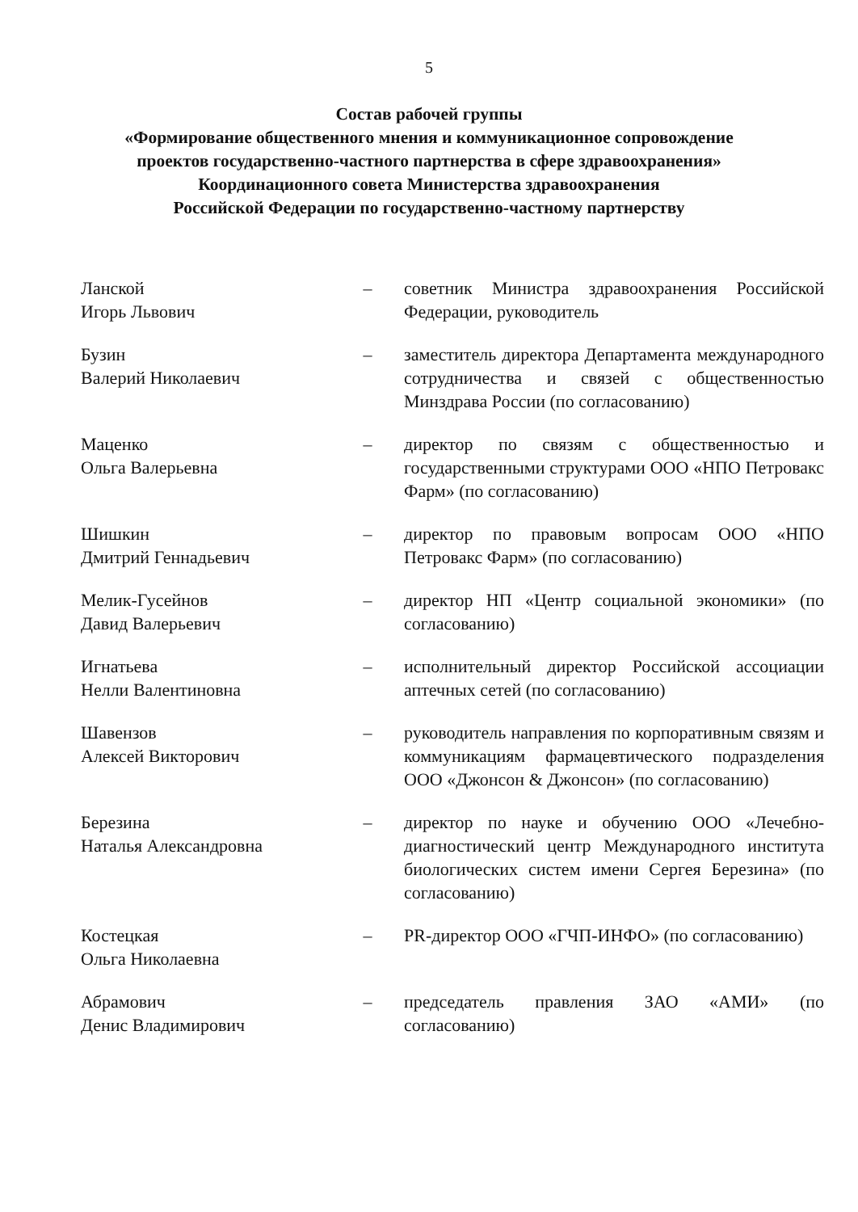5
Состав рабочей группы
«Формирование общественного мнения и коммуникационное сопровождение
проектов государственно-частного партнерства в сфере здравоохранения»
Координационного совета Министерства здравоохранения
Российской Федерации по государственно-частному партнерству
| Ланской Игорь Львович | – | советник Министра здравоохранения Российской Федерации, руководитель |
| Бузин Валерий Николаевич | – | заместитель директора Департамента международного сотрудничества и связей с общественностью Минздрава России (по согласованию) |
| Маценко Ольга Валерьевна | – | директор по связям с общественностью и государственными структурами ООО «НПО Петровакс Фарм» (по согласованию) |
| Шишкин Дмитрий Геннадьевич | – | директор по правовым вопросам ООО «НПО Петровакс Фарм» (по согласованию) |
| Мелик-Гусейнов Давид Валерьевич | – | директор НП «Центр социальной экономики» (по согласованию) |
| Игнатьева Нелли Валентиновна | – | исполнительный директор Российской ассоциации аптечных сетей (по согласованию) |
| Шавензов Алексей Викторович | – | руководитель направления по корпоративным связям и коммуникациям фармацевтического подразделения ООО «Джонсон & Джонсон» (по согласованию) |
| Березина Наталья Александровна | – | директор по науке и обучению ООО «Лечебно-диагностический центр Международного института биологических систем имени Сергея Березина» (по согласованию) |
| Костецкая Ольга Николаевна | – | PR-директор ООО «ГЧП-ИНФО» (по согласованию) |
| Абрамович Денис Владимирович | – | председатель правления ЗАО «АМИ» (по согласованию) |